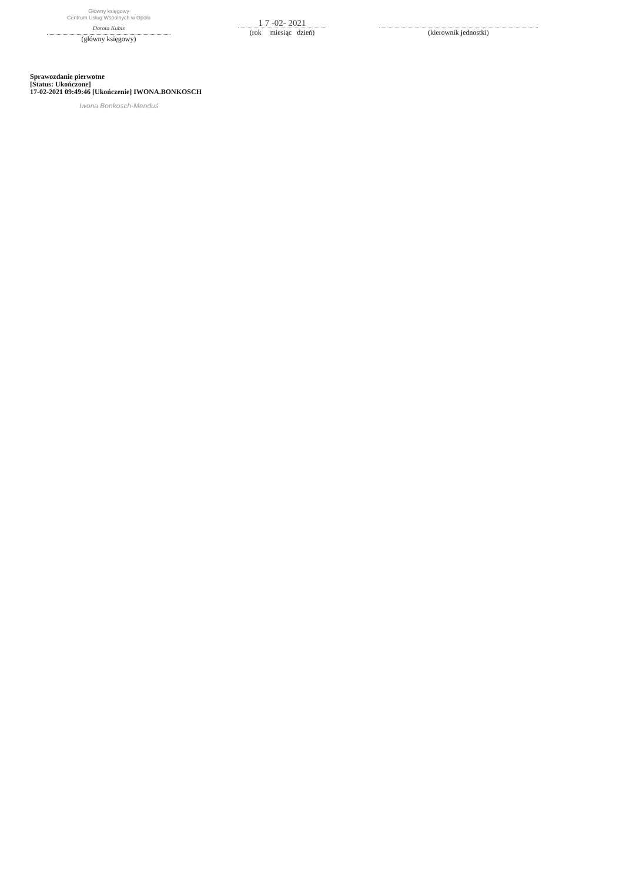Główny księgowy
Centrum Usług Wspólnych w Opolu
Dorota Kubis
(główny księgowy)
1 7 -02- 2021
(rok miesiąc dzień)
(kierownik jednostki)
Sprawozdanie pierwotne
[Status: Ukończone]
17-02-2021 09:49:46 [Ukończenie] IWONA.BONKOSCH
Iwona Bonkosch-Menduś